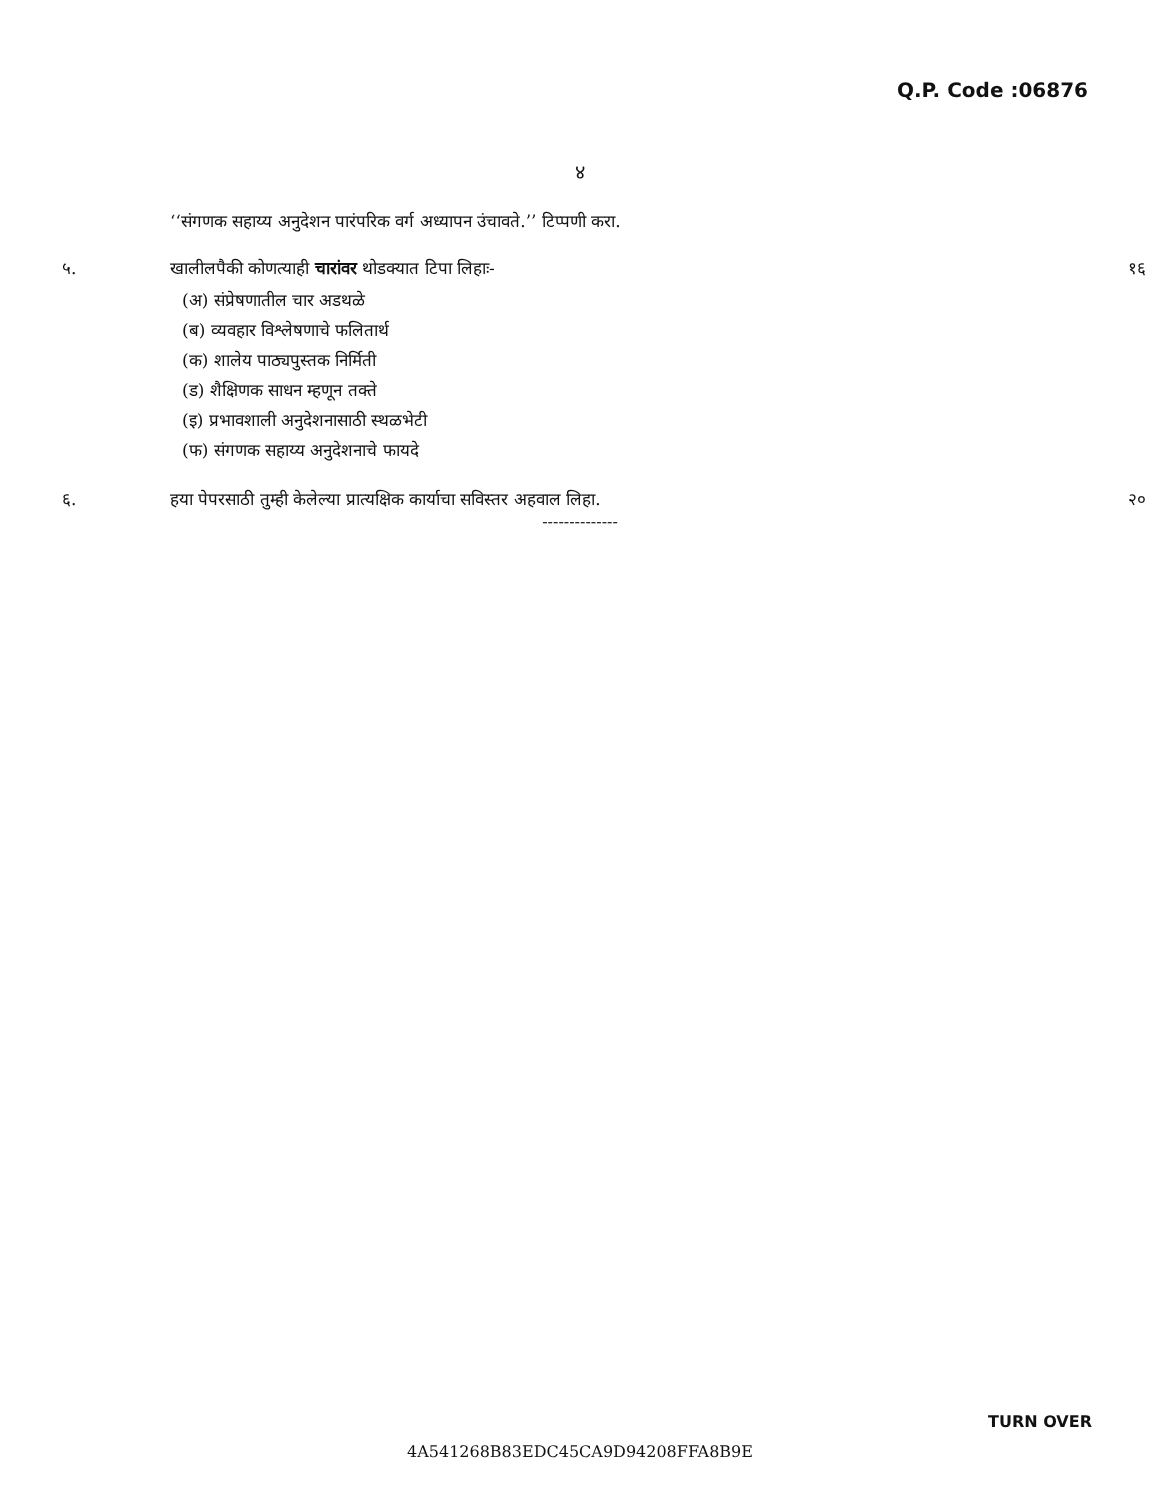Q.P. Code :06876
४
‘‘संगणक सहाय्य अनुदेशन पारंपरिक वर्ग अध्यापन उंचावते.’’ टिप्पणी करा.
५. खालीलपैकी कोणत्याही चारांवर थोडक्यात टिपा लिहाः-
(अ) संप्रेषणातील चार अडथळे
(ब) व्यवहार विश्लेषणाचे फलितार्थ
(क) शालेय पाठ्यपुस्तक निर्मिती
(ड) शैक्षिणक साधन म्हणून तक्ते
(इ) प्रभावशाली अनुदेशनासाठी स्थळभेटी
(फ) संगणक सहाय्य अनुदेशनाचे फायदे
१६
६. हया पेपरसाठी तुम्ही केलेल्या प्रात्यक्षिक कार्याचा सविस्तर अहवाल लिहा.
२०
--------------
TURN OVER
4A541268B83EDC45CA9D94208FFA8B9E